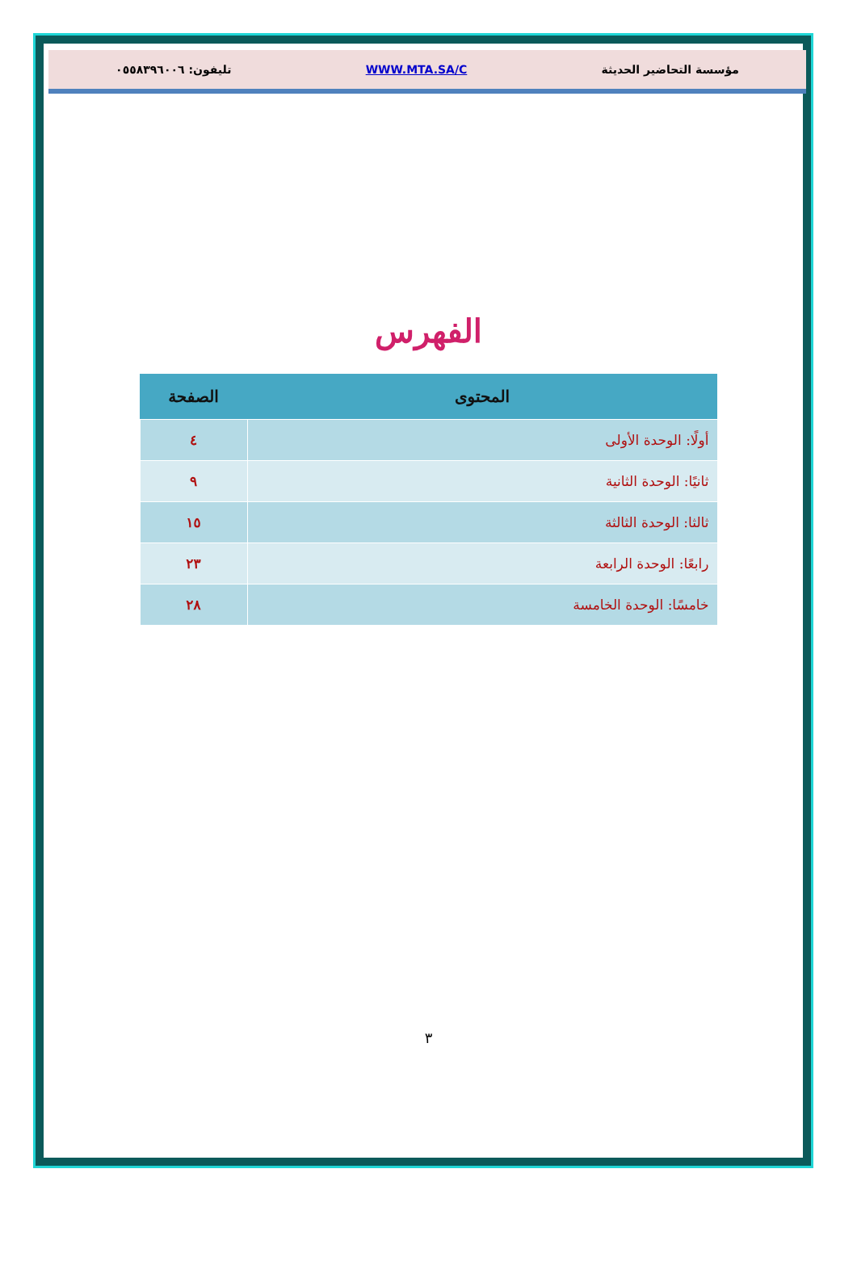مؤسسة التحاضير الحديثة WWW.MTA.SA/C تليفون: ٠٥٥٨٣٩٦٠٠٦
الفهرس
| المحتوى | الصفحة |
| --- | --- |
| أولًا: الوحدة الأولى | ٤ |
| ثانيًا: الوحدة الثانية | ٩ |
| ثالثا: الوحدة الثالثة | ١٥ |
| رابعًا: الوحدة الرابعة | ٢٣ |
| خامسًا: الوحدة الخامسة | ٢٨ |
٣